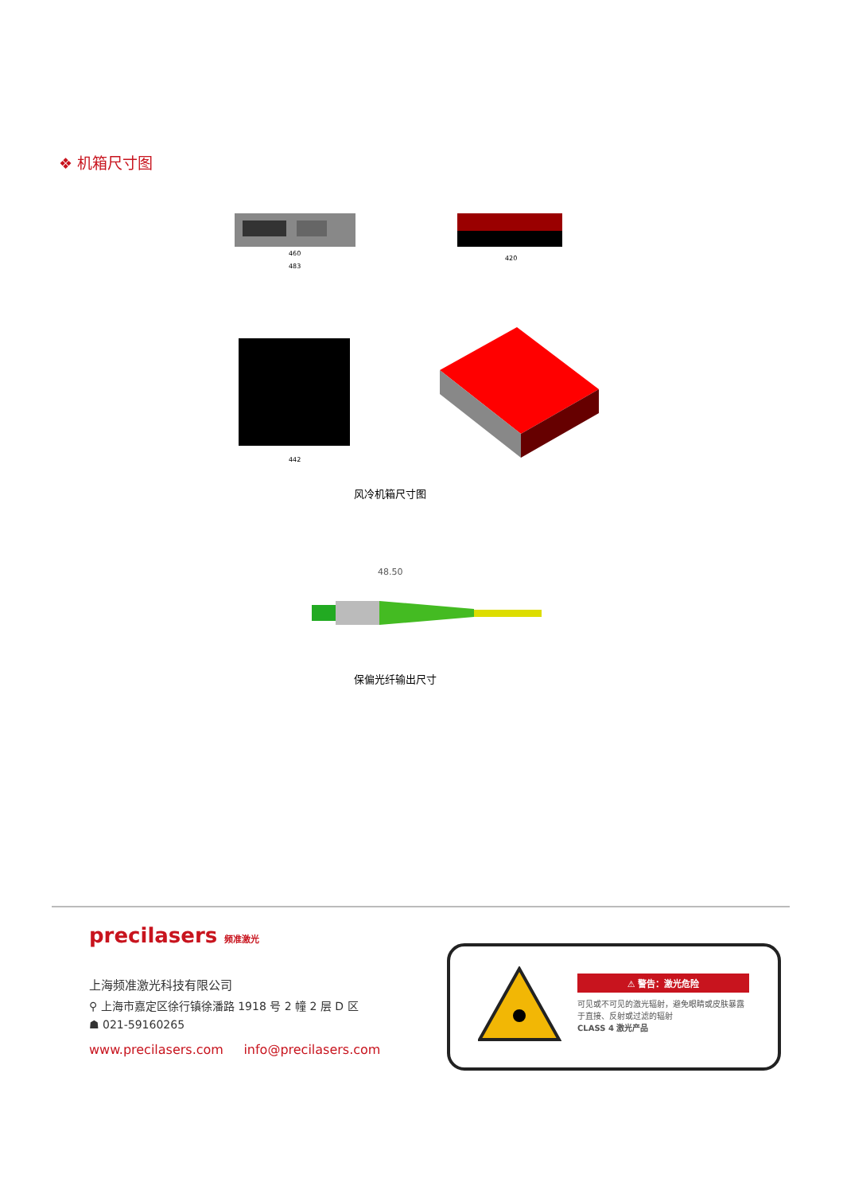❖ 机箱尺寸图
460
483
420
442
风冷机箱尺寸图
48.50
保偏光纤输出尺寸
precilasers 频准激光
上海频准激光科技有限公司
⚲ 上海市嘉定区徐行镇徐潘路 1918 号 2 幢 2 层 D 区
☗ 021-59160265
www.precilasers.com info@precilasers.com
⚠ 警告：激光危险
可见或不可见的激光辐射，避免眼睛或皮肤暴露于直接、反射或过滤的辐射
CLASS 4 激光产品